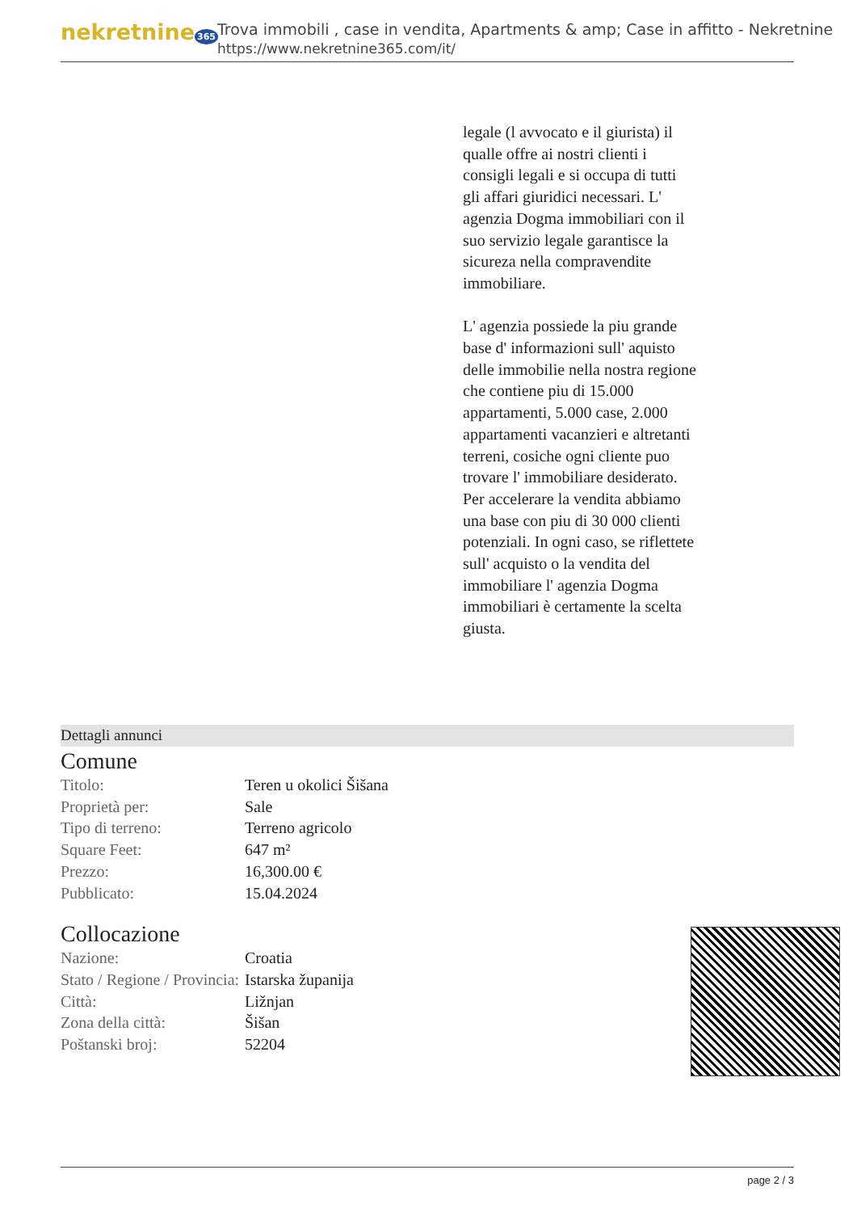nekretnine 365
Trova immobili , case in vendita, Apartments & amp; Case in affitto - Nekretnine
https://www.nekretnine365.com/it/
legale (l avvocato e il giurista) il qualle offre ai nostri clienti i consigli legali e si occupa di tutti gli affari giuridici necessari. L' agenzia Dogma immobiliari con il suo servizio legale garantisce la sicureza nella compravendite immobiliare.
L' agenzia possiede la piu grande base d' informazioni sull' aquisto delle immobilie nella nostra regione che contiene piu di 15.000 appartamenti, 5.000 case, 2.000 appartamenti vacanzieri e altretanti terreni, cosiche ogni cliente puo trovare l' immobiliare desiderato. Per accelerare la vendita abbiamo una base con piu di 30 000 clienti potenziali. In ogni caso, se riflettete sull' acquisto o la vendita del immobiliare l' agenzia Dogma immobiliari è certamente la scelta giusta.
Dettagli annunci
Comune
| Titolo: | Teren u okolici Šišana |
| Proprietà per: | Sale |
| Tipo di terreno: | Terreno agricolo |
| Square Feet: | 647 m² |
| Prezzo: | 16,300.00 € |
| Pubblicato: | 15.04.2024 |
Collocazione
| Nazione: | Croatia |
| Stato / Regione / Provincia: | Istarska županija |
| Città: | Ližnjan |
| Zona della città: | Šišan |
| Poštanski broj: | 52204 |
page 2 / 3